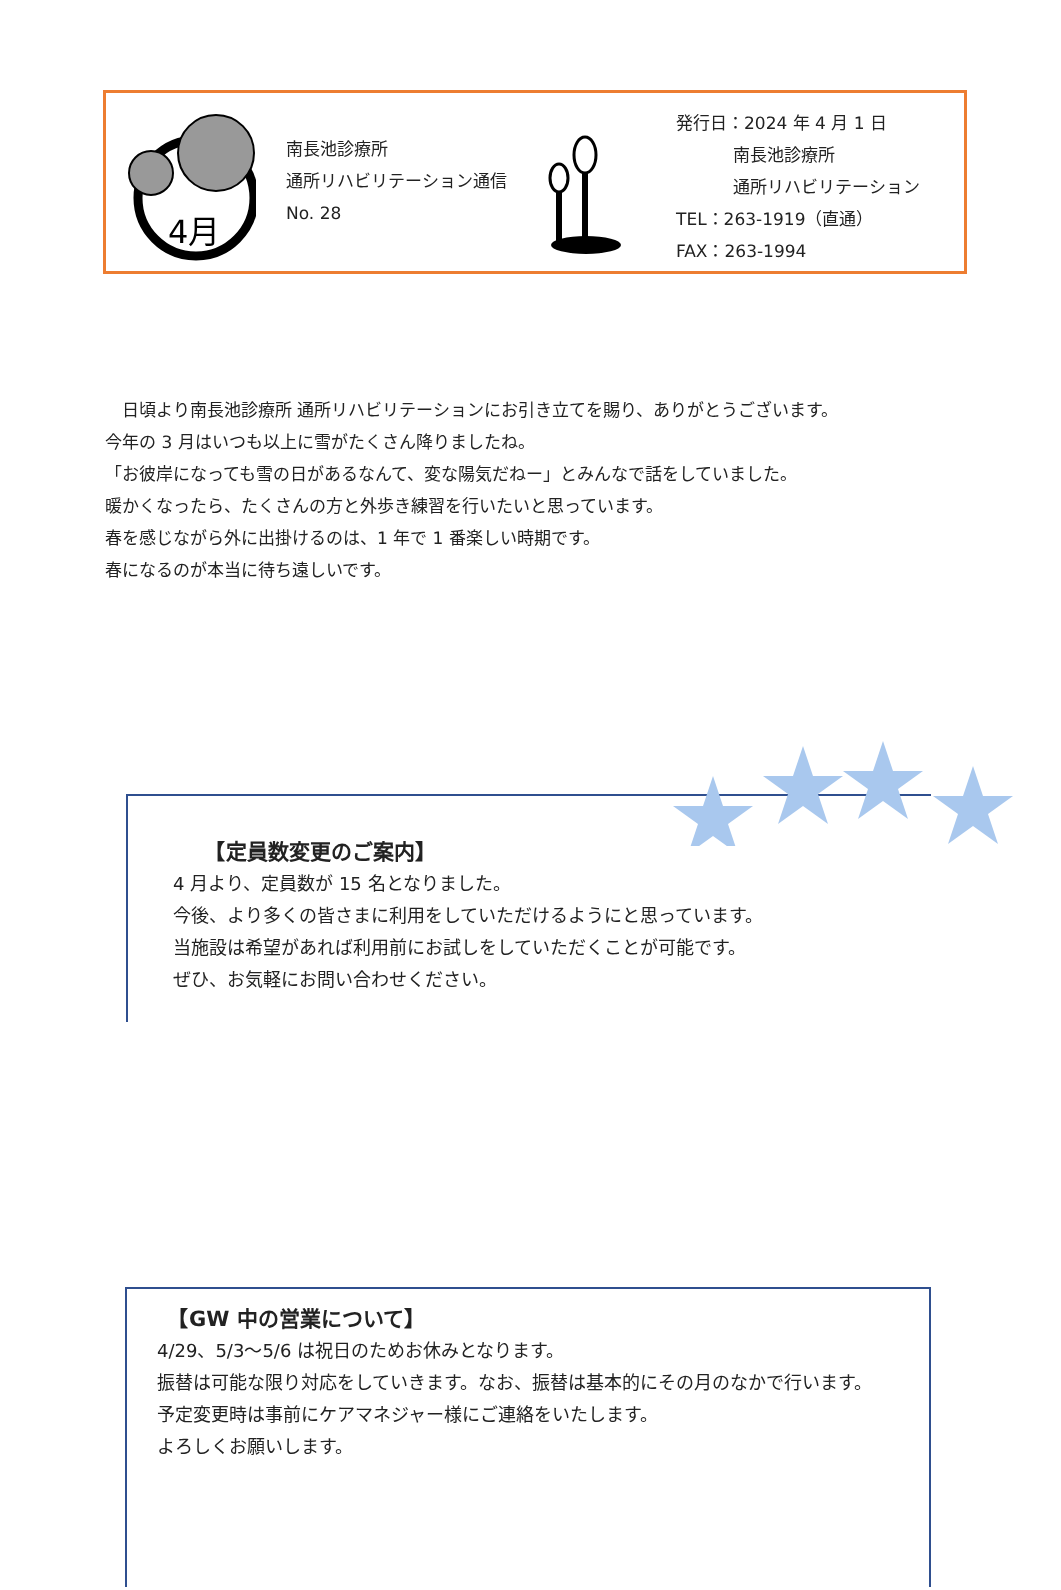4月
南長池診療所
通所リハビリテーション通信
No. 28
発行日：2024 年 4 月 1 日
南長池診療所
通所リハビリテーション
TEL：263-1919（直通）
FAX：263-1994
　日頃より南長池診療所 通所リハビリテーションにお引き立てを賜り、ありがとうございます。
今年の 3 月はいつも以上に雪がたくさん降りましたね。
「お彼岸になっても雪の日があるなんて、変な陽気だねー」とみんなで話をしていました。
暖かくなったら、たくさんの方と外歩き練習を行いたいと思っています。
春を感じながら外に出掛けるのは、1 年で 1 番楽しい時期です。
春になるのが本当に待ち遠しいです。
　　【定員数変更のご案内】
4 月より、定員数が 15 名となりました。
今後、より多くの皆さまに利用をしていただけるようにと思っています。
当施設は希望があれば利用前にお試しをしていただくことが可能です。
ぜひ、お気軽にお問い合わせください。
　【GW 中の営業について】
4/29、5/3～5/6 は祝日のためお休みとなります。
振替は可能な限り対応をしていきます。なお、振替は基本的にその月のなかで行います。
予定変更時は事前にケアマネジャー様にご連絡をいたします。
よろしくお願いします。